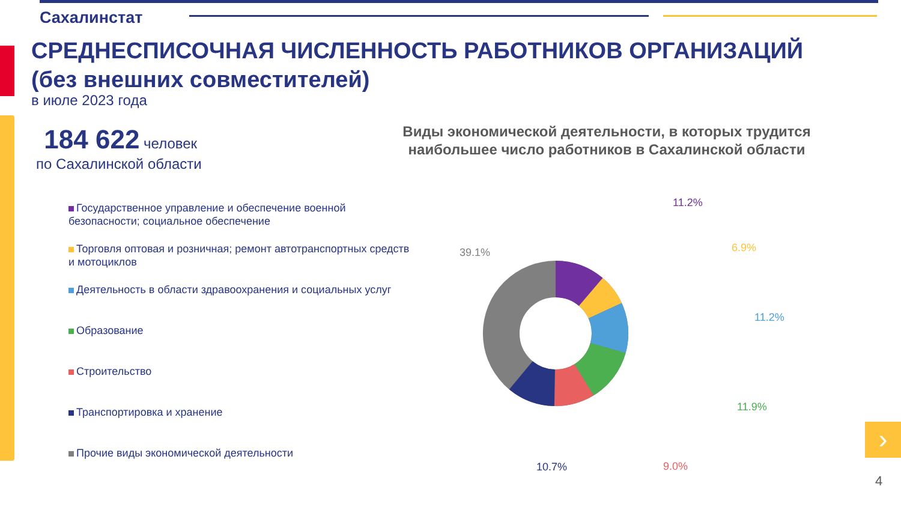Сахалинстат
СРЕДНЕСПИСОЧНАЯ ЧИСЛЕННОСТЬ РАБОТНИКОВ ОРГАНИЗАЦИЙ
(без внешних совместителей)
в июле 2023 года
184 622 человек
по Сахалинской области
Виды экономической деятельности, в которых трудится наибольшее число работников в Сахалинской области
Государственное управление и обеспечение военной безопасности; социальное обеспечение
Торговля оптовая и розничная; ремонт автотранспортных средств и мотоциклов
Деятельность в области здравоохранения и социальных услуг
Образование
Строительство
Транспортировка и хранение
Прочие виды экономической деятельности
11.2%
6.9%
11.2%
11.9%
9.0%
10.7%
39.1%
›
4